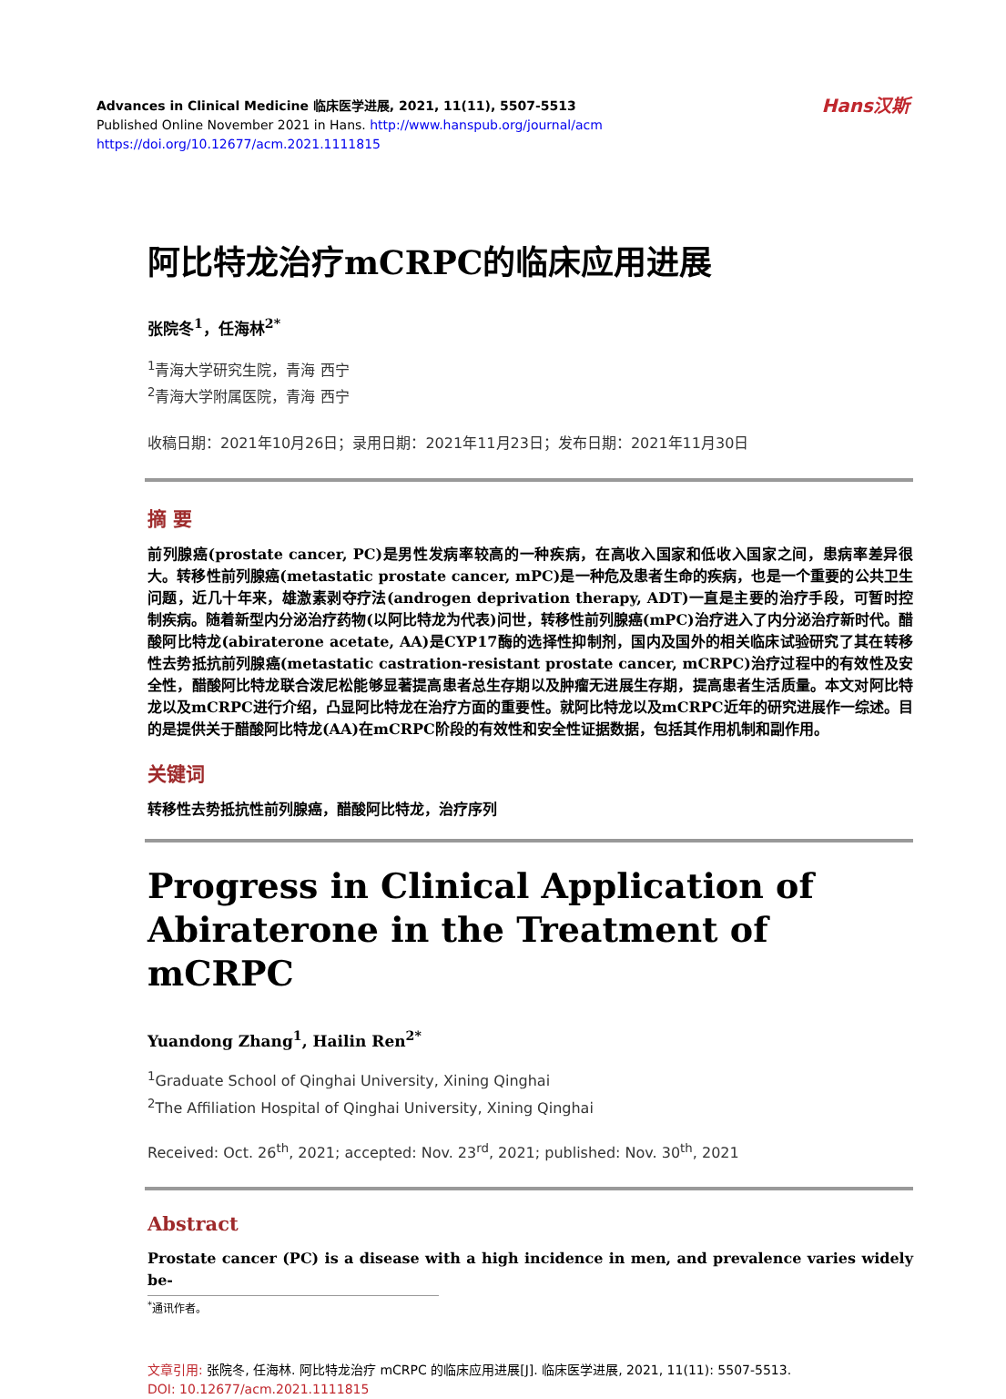Hans汉斯
Advances in Clinical Medicine 临床医学进展, 2021, 11(11), 5507-5513
Published Online November 2021 in Hans. http://www.hanspub.org/journal/acm
https://doi.org/10.12677/acm.2021.1111815
阿比特龙治疗mCRPC的临床应用进展
张院冬<sup>1</sup>，任海林<sup>2*</sup>
<sup>1</sup> 青海大学研究生院，青海 西宁
<sup>2</sup> 青海大学附属医院，青海 西宁
收稿日期：2021年10月26日；录用日期：2021年11月23日；发布日期：2021年11月30日
摘 要
前列腺癌(prostate cancer, PC)是男性发病率较高的一种疾病，在高收入国家和低收入国家之间，患病率差异很大。转移性前列腺癌(metastatic prostate cancer, mPC)是一种危及患者生命的疾病，也是一个重要的公共卫生问题，近几十年来，雄激素剥夺疗法(androgen deprivation therapy, ADT)一直是主要的治疗手段，可暂时控制疾病。随着新型内分泌治疗药物(以阿比特龙为代表)问世，转移性前列腺癌(mPC)治疗进入了内分泌治疗新时代。醋酸阿比特龙(abiraterone acetate, AA)是CYP17酶的选择性抑制剂，国内及国外的相关临床试验研究了其在转移性去势抵抗前列腺癌(metastatic castration-resistant prostate cancer, mCRPC)治疗过程中的有效性及安全性，醋酸阿比特龙联合泼尼松能够显著提高患者总生存期以及肿瘤无进展生存期，提高患者生活质量。本文对阿比特龙以及mCRPC进行介绍，凸显阿比特龙在治疗方面的重要性。就阿比特龙以及mCRPC近年的研究进展作一综述。目的是提供关于醋酸阿比特龙(AA)在mCRPC阶段的有效性和安全性证据数据，包括其作用机制和副作用。
关键词
转移性去势抵抗性前列腺癌，醋酸阿比特龙，治疗序列
Progress in Clinical Application of Abiraterone in the Treatment of mCRPC
Yuandong Zhang<sup>1</sup>, Hailin Ren<sup>2*</sup>
<sup>1</sup> Graduate School of Qinghai University, Xining Qinghai
<sup>2</sup> The Affiliation Hospital of Qinghai University, Xining Qinghai
Received: Oct. 26<sup>th</sup>, 2021; accepted: Nov. 23<sup>rd</sup>, 2021; published: Nov. 30<sup>th</sup>, 2021
Abstract
Prostate cancer (PC) is a disease with a high incidence in men, and prevalence varies widely be-
<sup>*</sup> 通讯作者。
文章引用: 张院冬, 任海林. 阿比特龙治疗 mCRPC 的临床应用进展[J]. 临床医学进展, 2021, 11(11): 5507-5513.
DOI: 10.12677/acm.2021.1111815